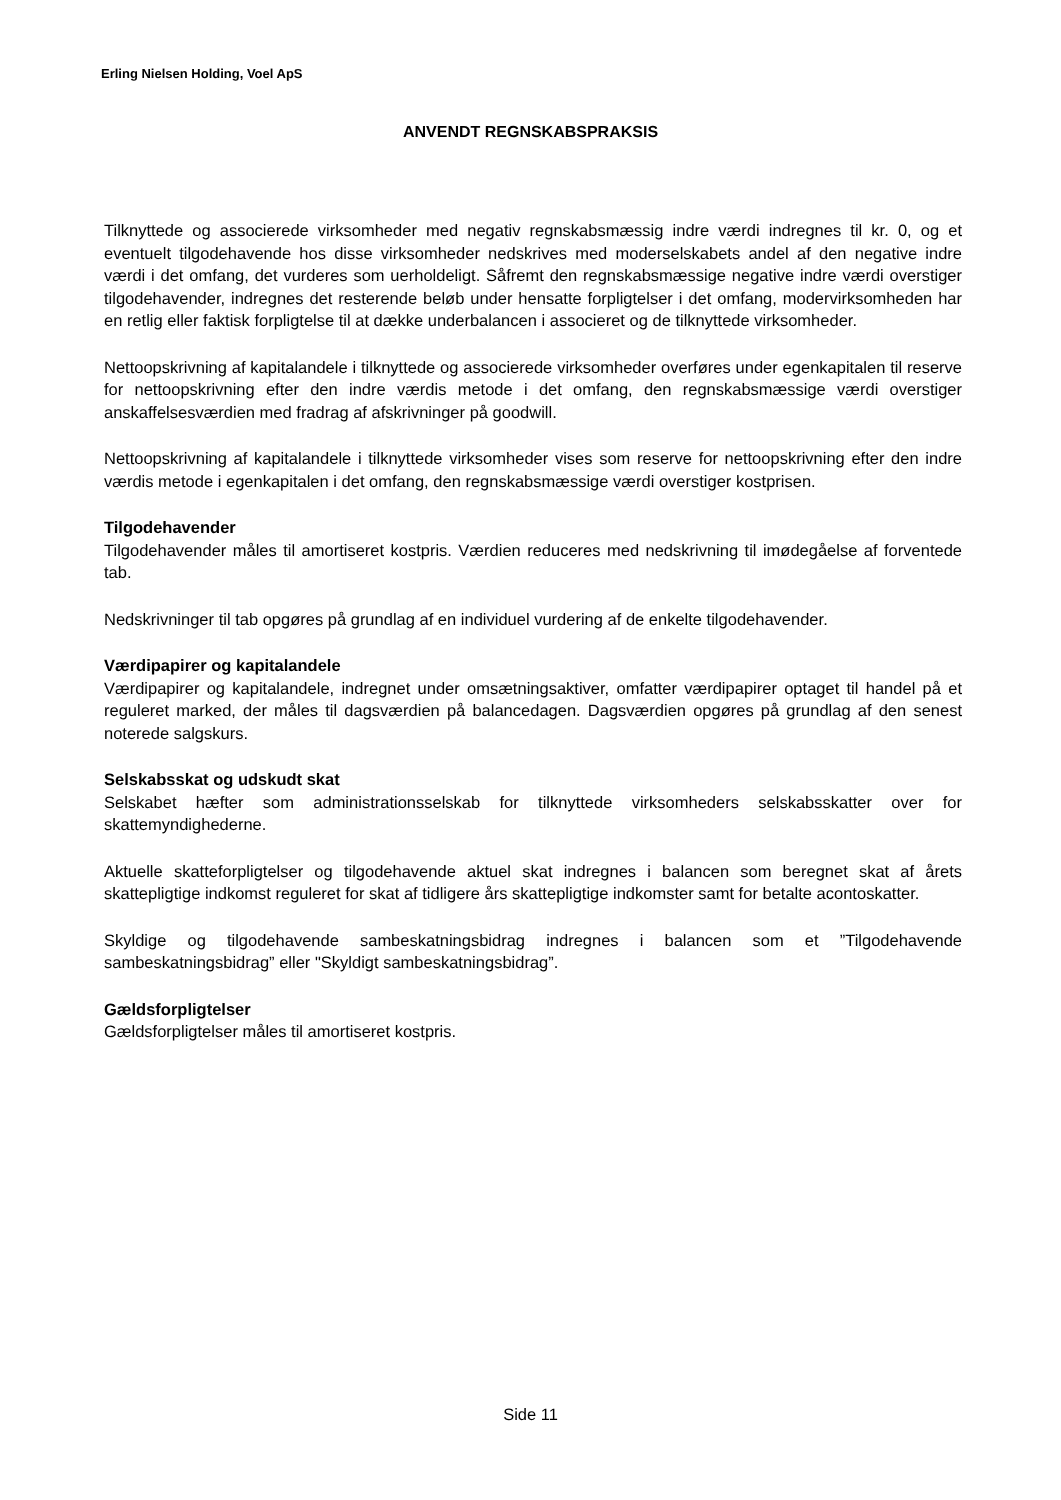Erling Nielsen Holding, Voel ApS
ANVENDT REGNSKABSPRAKSIS
Tilknyttede og associerede virksomheder med negativ regnskabsmæssig indre værdi indregnes til kr. 0, og et eventuelt tilgodehavende hos disse virksomheder nedskrives med moderselskabets andel af den negative indre værdi i det omfang, det vurderes som uerholdeligt. Såfremt den regnskabsmæssige negative indre værdi overstiger tilgodehavender, indregnes det resterende beløb under hensatte forpligtelser i det omfang, modervirksomheden har en retlig eller faktisk forpligtelse til at dække underbalancen i associeret og de tilknyttede virksomheder.
Nettoopskrivning af kapitalandele i tilknyttede og associerede virksomheder overføres under egenkapitalen til reserve for nettoopskrivning efter den indre værdis metode i det omfang, den regnskabsmæssige værdi overstiger anskaffelsesværdien med fradrag af afskrivninger på goodwill.
Nettoopskrivning af kapitalandele i tilknyttede virksomheder vises som reserve for nettoopskrivning efter den indre værdis metode i egenkapitalen i det omfang, den regnskabsmæssige værdi overstiger kostprisen.
Tilgodehavender
Tilgodehavender måles til amortiseret kostpris. Værdien reduceres med nedskrivning til imødegåelse af forventede tab.
Nedskrivninger til tab opgøres på grundlag af en individuel vurdering af de enkelte tilgodehavender.
Værdipapirer og kapitalandele
Værdipapirer og kapitalandele, indregnet under omsætningsaktiver, omfatter værdipapirer optaget til handel på et reguleret marked, der måles til dagsværdien på balancedagen. Dagsværdien opgøres på grundlag af den senest noterede salgskurs.
Selskabsskat og udskudt skat
Selskabet hæfter som administrationsselskab for tilknyttede virksomheders selskabsskatter over for skattemyndighederne.
Aktuelle skatteforpligtelser og tilgodehavende aktuel skat indregnes i balancen som beregnet skat af årets skattepligtige indkomst reguleret for skat af tidligere års skattepligtige indkomster samt for betalte acontoskatter.
Skyldige og tilgodehavende sambeskatningsbidrag indregnes i balancen som et ”Tilgodehavende sambeskatningsbidrag” eller "Skyldigt sambeskatningsbidrag”.
Gældsforpligtelser
Gældsforpligtelser måles til amortiseret kostpris.
Side 11